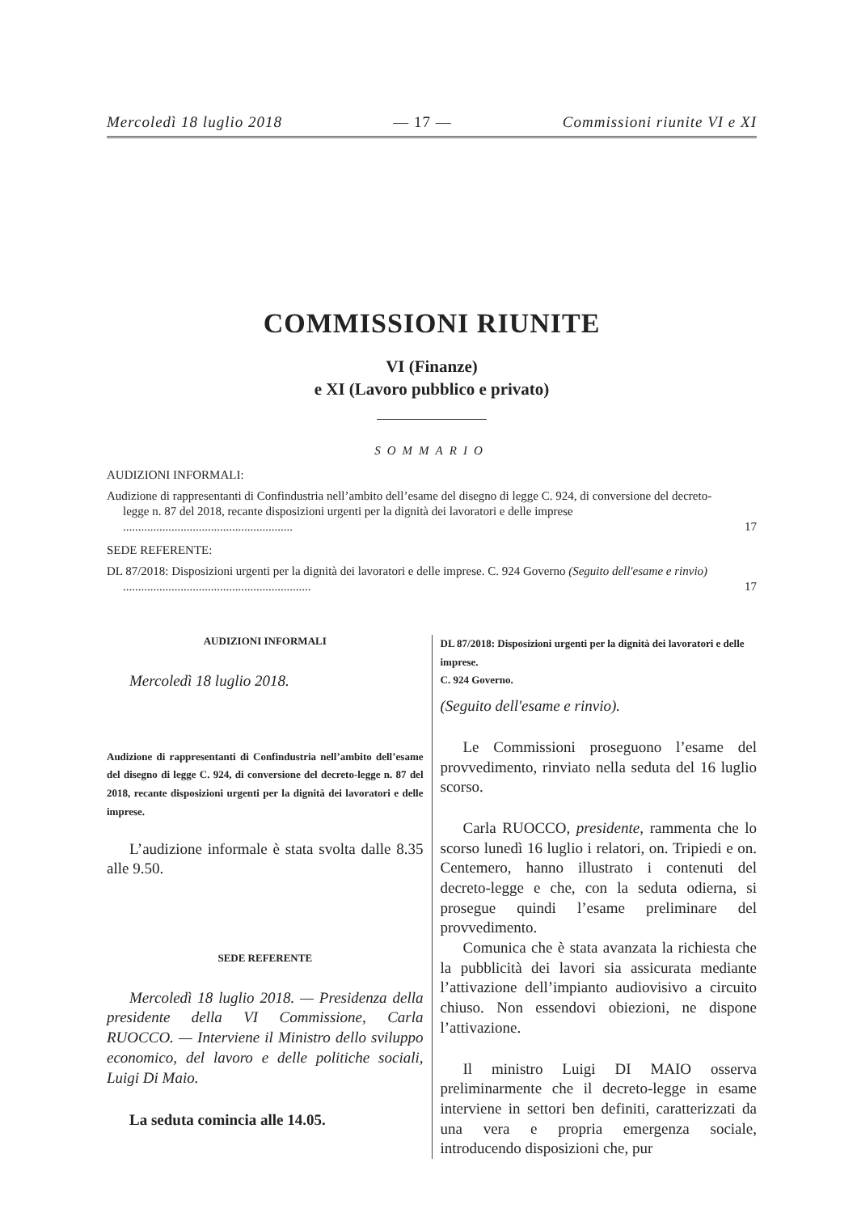Mercoledì 18 luglio 2018 — 17 — Commissioni riunite VI e XI
COMMISSIONI RIUNITE
VI (Finanze)
e XI (Lavoro pubblico e privato)
SOMMARIO
AUDIZIONI INFORMALI:
Audizione di rappresentanti di Confindustria nell’ambito dell’esame del disegno di legge C. 924, di conversione del decreto-legge n. 87 del 2018, recante disposizioni urgenti per la dignità dei lavoratori e delle imprese ........................................................ 17
SEDE REFERENTE:
DL 87/2018: Disposizioni urgenti per la dignità dei lavoratori e delle imprese. C. 924 Governo (Seguito dell'esame e rinvio) .............................................................. 17
AUDIZIONI INFORMALI
Mercoledì 18 luglio 2018.
Audizione di rappresentanti di Confindustria nell’ambito dell’esame del disegno di legge C. 924, di conversione del decreto-legge n. 87 del 2018, recante disposizioni urgenti per la dignità dei lavoratori e delle imprese.
L’audizione informale è stata svolta dalle 8.35 alle 9.50.
SEDE REFERENTE
Mercoledì 18 luglio 2018. — Presidenza della presidente della VI Commissione, Carla RUOCCO. — Interviene il Ministro dello sviluppo economico, del lavoro e delle politiche sociali, Luigi Di Maio.
La seduta comincia alle 14.05.
DL 87/2018: Disposizioni urgenti per la dignità dei lavoratori e delle imprese.
C. 924 Governo.
(Seguito dell'esame e rinvio).
Le Commissioni proseguono l’esame del provvedimento, rinviato nella seduta del 16 luglio scorso.
Carla RUOCCO, presidente, rammenta che lo scorso lunedì 16 luglio i relatori, on. Tripiedi e on. Centemero, hanno illustrato i contenuti del decreto-legge e che, con la seduta odierna, si prosegue quindi l’esame preliminare del provvedimento.
Comunica che è stata avanzata la richiesta che la pubblicità dei lavori sia assicurata mediante l’attivazione dell’impianto audiovisivo a circuito chiuso. Non essendovi obiezioni, ne dispone l’attivazione.
Il ministro Luigi DI MAIO osserva preliminarmente che il decreto-legge in esame interviene in settori ben definiti, caratterizzati da una vera e propria emergenza sociale, introducendo disposizioni che, pur